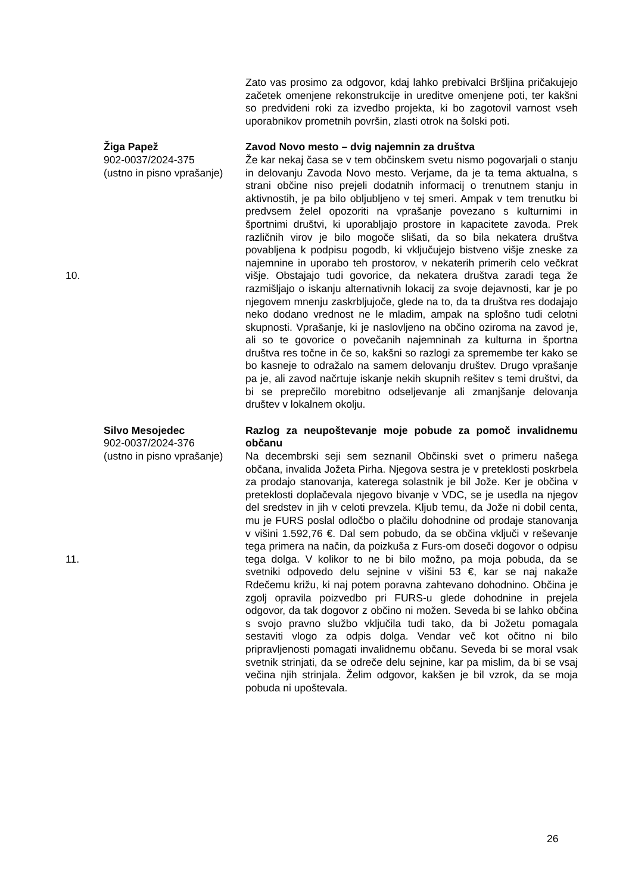| | | Zato vas prosimo za odgovor, kdaj lahko prebivalci Bršljina pričakujejo začetek omenjene rekonstrukcije in ureditve omenjene poti, ter kakšni so predvideni roki za izvedbo projekta, ki bo zagotovil varnost vseh uporabnikov prometnih površin, zlasti otrok na šolski poti. |
| 10. | Žiga Papež 902-0037/2024-375 (ustno in pisno vprašanje) | Zavod Novo mesto – dvig najemnin za društva Že kar nekaj časa se v tem občinskem svetu nismo pogovarjali o stanju in delovanju Zavoda Novo mesto. Verjame, da je ta tema aktualna, s strani občine niso prejeli dodatnih informacij o trenutnem stanju in aktivnostih, je pa bilo obljubljeno v tej smeri. Ampak v tem trenutku bi predvsem želel opozoriti na vprašanje povezano s kulturnimi in športnimi društvi, ki uporabljajo prostore in kapacitete zavoda. Prek različnih virov je bilo mogoče slišati, da so bila nekatera društva povabljena k podpisu pogodb, ki vključujejo bistveno višje zneske za najemnine in uporabo teh prostorov, v nekaterih primerih celo večkrat višje. Obstajajo tudi govorice, da nekatera društva zaradi tega že razmišljajo o iskanju alternativnih lokacij za svoje dejavnosti, kar je po njegovem mnenju zaskrbljujoče, glede na to, da ta društva res dodajajo neko dodano vrednost ne le mladim, ampak na splošno tudi celotni skupnosti. Vprašanje, ki je naslovljeno na občino oziroma na zavod je, ali so te govorice o povečanih najemninah za kulturna in športna društva res točne in če so, kakšni so razlogi za spremembe ter kako se bo kasneje to odražalo na samem delovanju društev. Drugo vprašanje pa je, ali zavod načrtuje iskanje nekih skupnih rešitev s temi društvi, da bi se preprečilo morebitno odseljevanje ali zmanjšanje delovanja društev v lokalnem okolju. |
| 11. | Silvo Mesojedec 902-0037/2024-376 (ustno in pisno vprašanje) | Razlog za neupoštevanje moje pobude za pomoč invalidnemu občanu Na decembrski seji sem seznanil Občinski svet o primeru našega občana, invalida Jožeta Pirha. Njegova sestra je v preteklosti poskrbela za prodajo stanovanja, katerega solastnik je bil Jože. Ker je občina v preteklosti doplačevala njegovo bivanje v VDC, se je usedla na njegov del sredstev in jih v celoti prevzela. Kljub temu, da Jože ni dobil centa, mu je FURS poslal odločbo o plačilu dohodnine od prodaje stanovanja v višini 1.592,76 €. Dal sem pobudo, da se občina vključi v reševanje tega primera na način, da poizkuša z Furs-om doseči dogovor o odpisu tega dolga. V kolikor to ne bi bilo možno, pa moja pobuda, da se svetniki odpovedo delu sejnine v višini 53 €, kar se naj nakaže Rdečemu križu, ki naj potem poravna zahtevano dohodnino. Občina je zgolj opravila poizvedbo pri FURS-u glede dohodnine in prejela odgovor, da tak dogovor z občino ni možen. Seveda bi se lahko občina s svojo pravno službo vključila tudi tako, da bi Jožetu pomagala sestaviti vlogo za odpis dolga. Vendar več kot očitno ni bilo pripravljenosti pomagati invalidnemu občanu. Seveda bi se moral vsak svetnik strinjati, da se odreče delu sejnine, kar pa mislim, da bi se vsaj večina njih strinjala. Želim odgovor, kakšen je bil vzrok, da se moja pobuda ni upoštevala. |
26